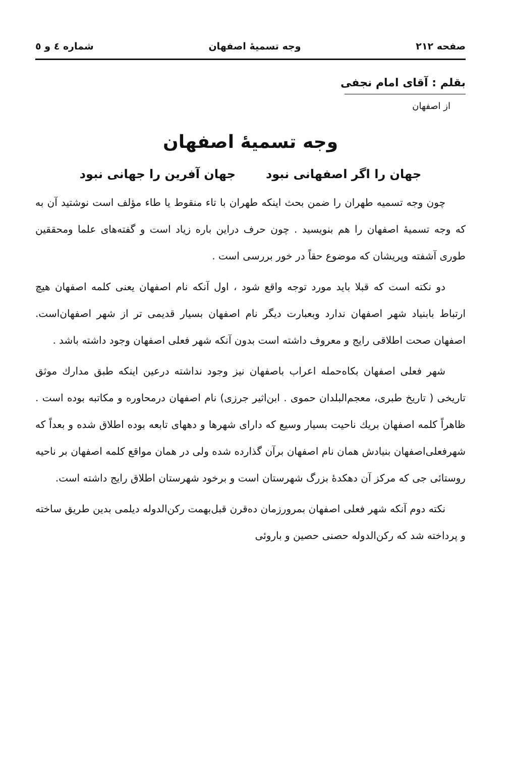صفحه ۲۱۲ وجه تسمیهٔ اصفهان شماره ٤ و ٥
بقلم : آقای امام نجفی
از اصفهان
وجه تسمیهٔ اصفهان
جهان را اگر اصفهانی نبود جهان آفرین را جهانی نبود
چون وجه تسمیه طهران را ضمن بحث اینکه طهران با تاء منقوط یا طاء مؤلف است نوشتید آن به که وجه تسمیهٔ اصفهان را هم بنویسید . چون حرف دراین باره زیاد است و گفته‌های علما ومحققین طوری آشفته وپریشان که موضوع حقاً در خور بررسی است .
دو نکته است که قبلا باید مورد توجه واقع شود ، اول آنکه نام اصفهان یعنی کلمه اصفهان هیچ ارتباط بابنیاد شهر اصفهان ندارد وبعبارت دیگر نام اصفهان بسیار قدیمی تر از شهر اصفهان‌است. اصفهان صحت اطلاقی رایج و معروف داشته است بدون آنکه شهر فعلی اصفهان وجود داشته باشد .
شهر فعلی اصفهان بکاه‌حمله اعراب باصفهان نیز وجود نداشته درعین اینکه طبق مدارك موثق تاریخی ( تاریخ طبری، معجم‌البلدان حموی . ابن‌اثیر جرزی) نام اصفهان درمحاوره و مکاتبه بوده است . ظاهراً کلمه اصفهان بریك ناحیت بسیار وسیع که دارای شهرها و دههای تابعه بوده اطلاق شده و بعداً که شهرفعلی‌اصفهان بنیادش همان نام اصفهان برآن گذارده شده ولی در همان مواقع کلمه اصفهان بر ناحیه روستائی جی که مرکز آن دهکدهٔ بزرگ شهرستان است و برخود شهرستان اطلاق رایج داشته است.
نکته دوم آنکه شهر فعلی اصفهان بمرورزمان ده‌قرن قبل‌بهمت رکن‌الدوله دیلمی بدین طریق ساخته و پرداخته شد که رکن‌الدوله حصنی حصین و باروئی